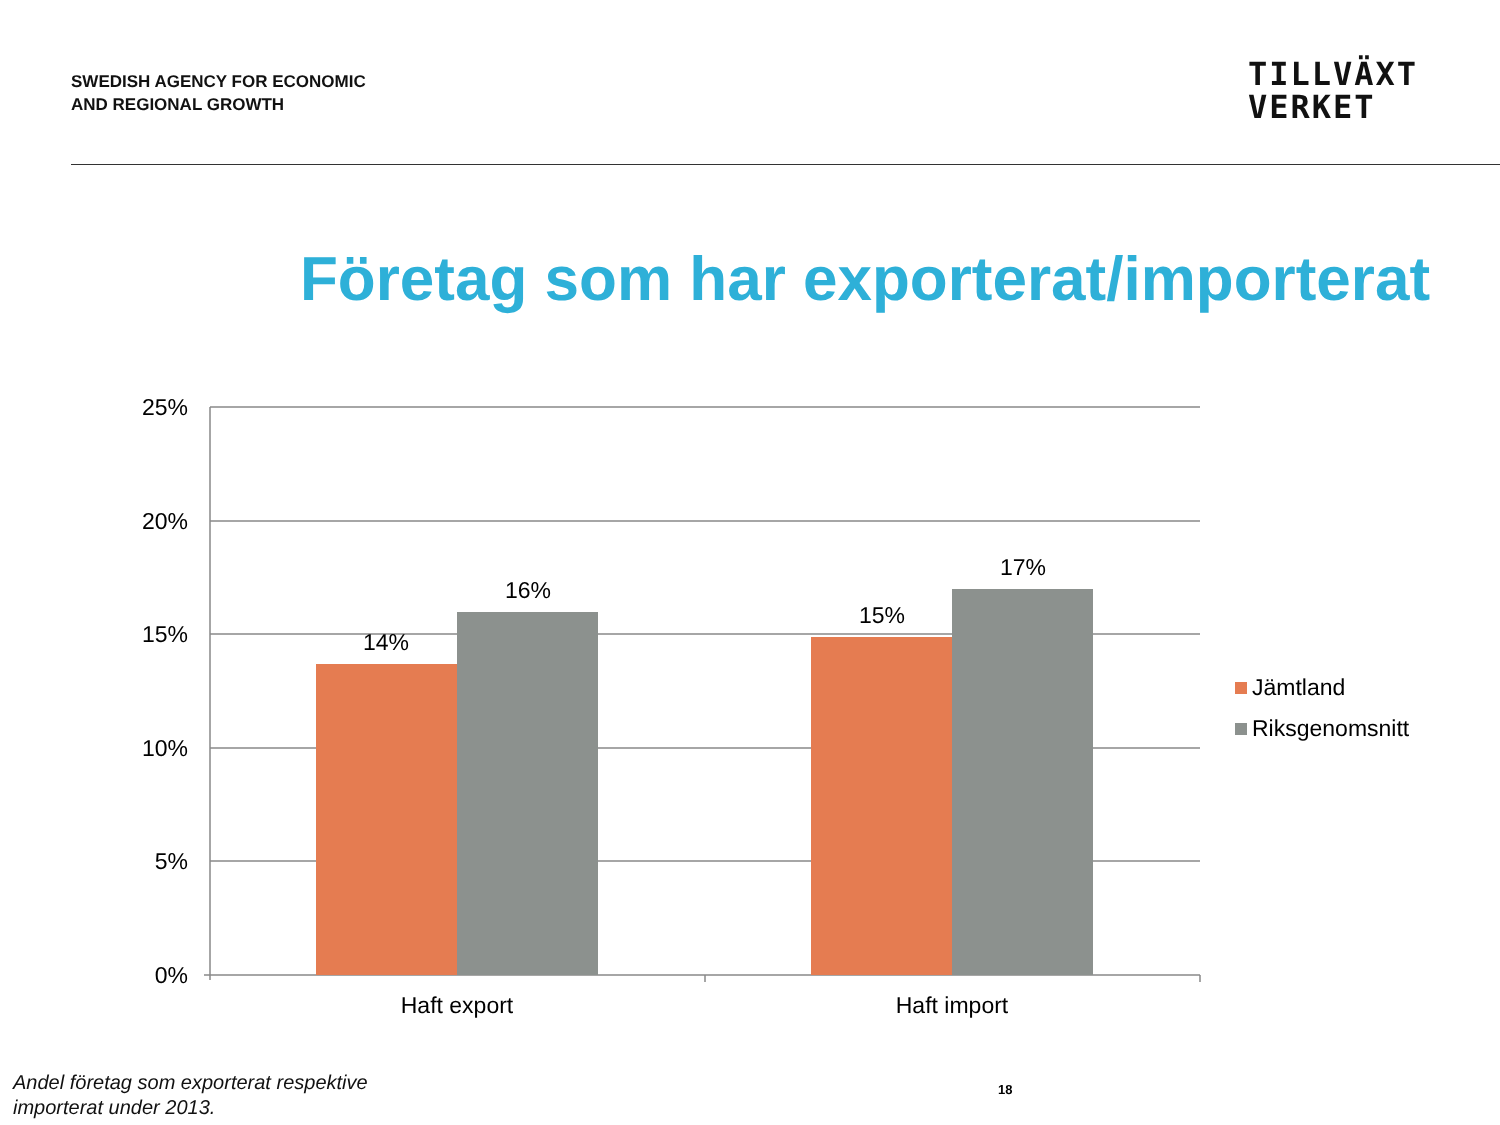SWEDISH AGENCY FOR ECONOMIC
AND REGIONAL GROWTH
TILLVÄXT
VERKET
Företag som har exporterat/importerat
25%
20%
15%
10%
5%
0%
14%
16%
15%
17%
Haft export
Haft import
Jämtland
Riksgenomsnitt
Andel företag som exporterat respektive
importerat under 2013.
18